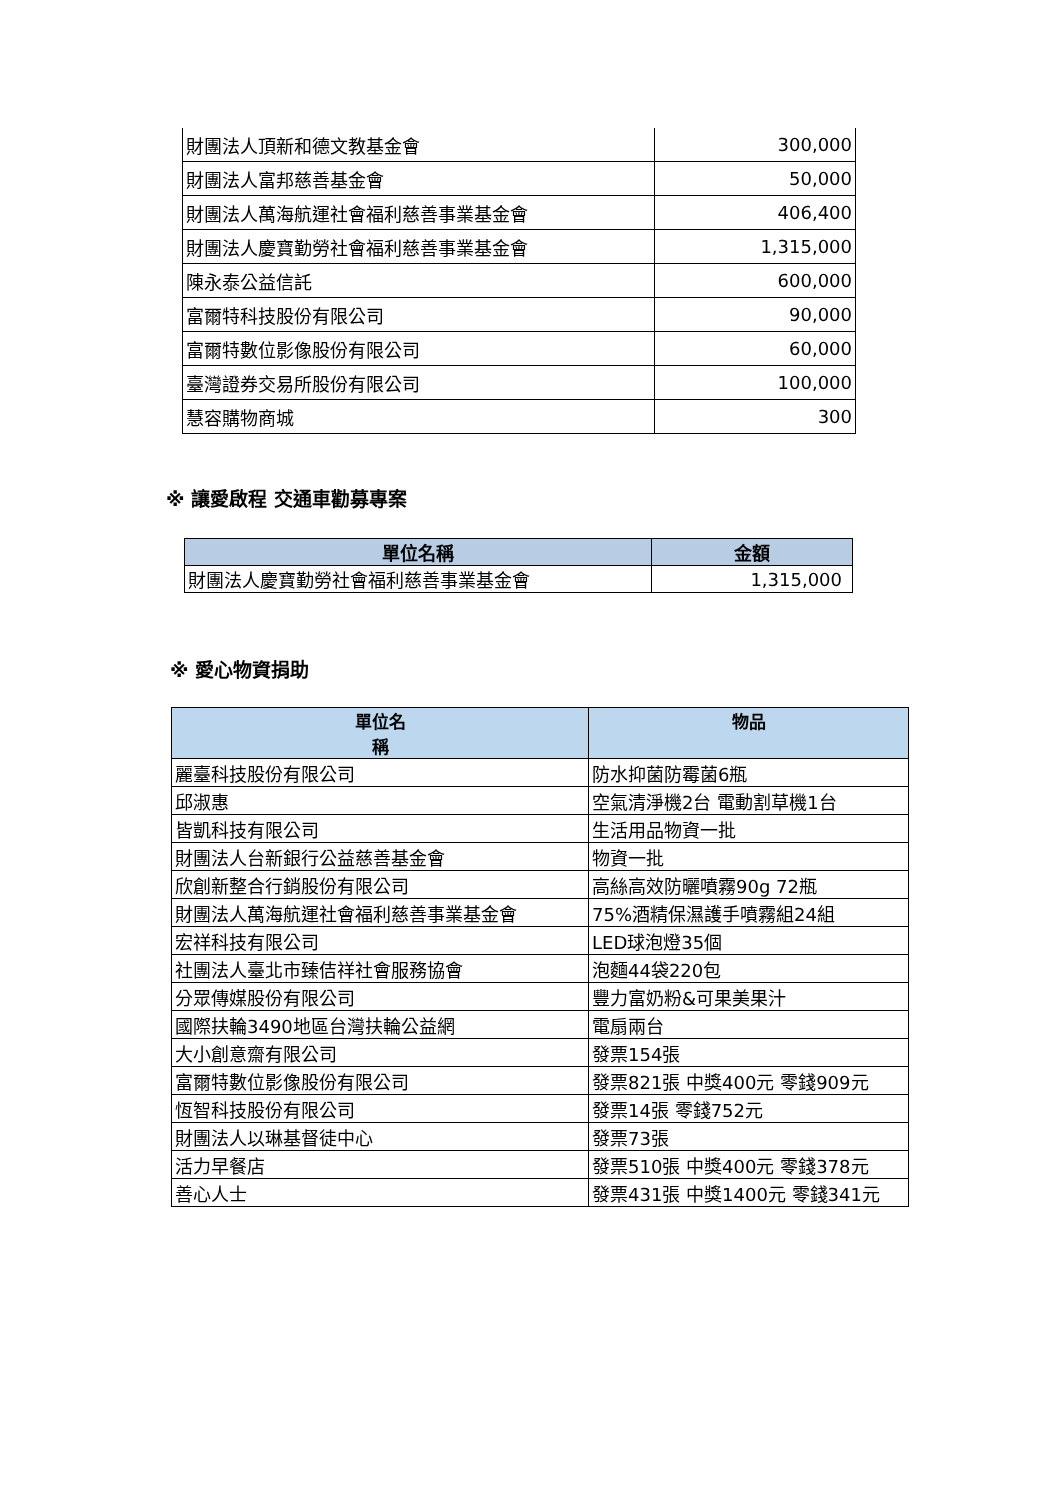| 財團法人頂新和德文教基金會 | 300,000 |
| 財團法人富邦慈善基金會 | 50,000 |
| 財團法人萬海航運社會福利慈善事業基金會 | 406,400 |
| 財團法人慶寶勤勞社會福利慈善事業基金會 | 1,315,000 |
| 陳永泰公益信託 | 600,000 |
| 富爾特科技股份有限公司 | 90,000 |
| 富爾特數位影像股份有限公司 | 60,000 |
| 臺灣證券交易所股份有限公司 | 100,000 |
| 慧容購物商城 | 300 |
※ 讓愛啟程 交通車勸募專案
| 單位名稱 | 金額 |
| --- | --- |
| 財團法人慶寶勤勞社會福利慈善事業基金會 | 1,315,000 |
※ 愛心物資捐助
| 單位名 稱 | 物品 |
| --- | --- |
| 麗臺科技股份有限公司 | 防水抑菌防霉菌6瓶 |
| 邱淑惠 | 空氣清淨機2台 電動割草機1台 |
| 皆凱科技有限公司 | 生活用品物資一批 |
| 財團法人台新銀行公益慈善基金會 | 物資一批 |
| 欣創新整合行銷股份有限公司 | 高絲高效防曬噴霧90g 72瓶 |
| 財團法人萬海航運社會福利慈善事業基金會 | 75%酒精保濕護手噴霧組24組 |
| 宏祥科技有限公司 | LED球泡燈35個 |
| 社團法人臺北市臻佶祥社會服務協會 | 泡麵44袋220包 |
| 分眾傳媒股份有限公司 | 豐力富奶粉&可果美果汁 |
| 國際扶輪3490地區台灣扶輪公益網 | 電扇兩台 |
| 大小創意齋有限公司 | 發票154張 |
| 富爾特數位影像股份有限公司 | 發票821張 中獎400元 零錢909元 |
| 恆智科技股份有限公司 | 發票14張 零錢752元 |
| 財團法人以琳基督徒中心 | 發票73張 |
| 活力早餐店 | 發票510張 中獎400元 零錢378元 |
| 善心人士 | 發票431張 中獎1400元 零錢341元 |